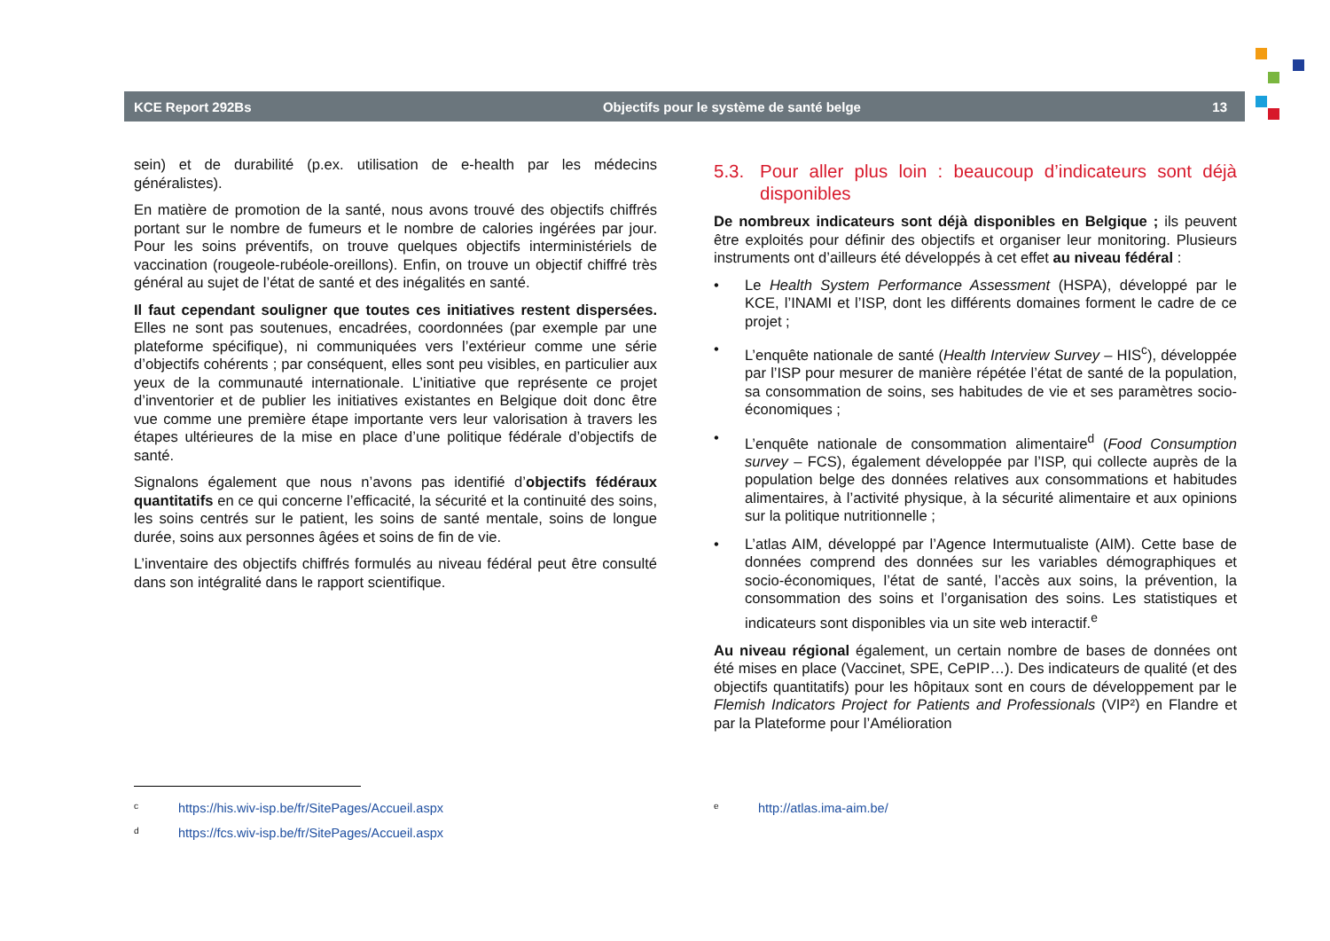KCE Report 292Bs Objectifs pour le système de santé belge 13
sein) et de durabilité (p.ex. utilisation de e-health par les médecins généralistes).
En matière de promotion de la santé, nous avons trouvé des objectifs chiffrés portant sur le nombre de fumeurs et le nombre de calories ingérées par jour. Pour les soins préventifs, on trouve quelques objectifs interministériels de vaccination (rougeole-rubéole-oreillons). Enfin, on trouve un objectif chiffré très général au sujet de l’état de santé et des inégalités en santé.
Il faut cependant souligner que toutes ces initiatives restent dispersées. Elles ne sont pas soutenues, encadrées, coordonnées (par exemple par une plateforme spécifique), ni communiquées vers l’extérieur comme une série d’objectifs cohérents ; par conséquent, elles sont peu visibles, en particulier aux yeux de la communauté internationale. L’initiative que représente ce projet d’inventorier et de publier les initiatives existantes en Belgique doit donc être vue comme une première étape importante vers leur valorisation à travers les étapes ultérieures de la mise en place d’une politique fédérale d’objectifs de santé.
Signalons également que nous n’avons pas identifié d’objectifs fédéraux quantitatifs en ce qui concerne l’efficacité, la sécurité et la continuité des soins, les soins centrés sur le patient, les soins de santé mentale, soins de longue durée, soins aux personnes âgées et soins de fin de vie.
L’inventaire des objectifs chiffrés formulés au niveau fédéral peut être consulté dans son intégralité dans le rapport scientifique.
5.3. Pour aller plus loin : beaucoup d’indicateurs sont déjà disponibles
De nombreux indicateurs sont déjà disponibles en Belgique ; ils peuvent être exploités pour définir des objectifs et organiser leur monitoring. Plusieurs instruments ont d’ailleurs été développés à cet effet au niveau fédéral :
• Le Health System Performance Assessment (HSPA), développé par le KCE, l’INAMI et l’ISP, dont les différents domaines forment le cadre de ce projet ;
• L’enquête nationale de santé (Health Interview Survey – HIS<sup>c</sup>), développée par l’ISP pour mesurer de manière répétée l’état de santé de la population, sa consommation de soins, ses habitudes de vie et ses paramètres socio-économiques ;
• L’enquête nationale de consommation alimentaire<sup>d</sup> (Food Consumption survey – FCS), également développée par l’ISP, qui collecte auprès de la population belge des données relatives aux consommations et habitudes alimentaires, à l’activité physique, à la sécurité alimentaire et aux opinions sur la politique nutritionnelle ;
• L’atlas AIM, développé par l’Agence Intermutualiste (AIM). Cette base de données comprend des données sur les variables démographiques et socio-économiques, l’état de santé, l’accès aux soins, la prévention, la consommation des soins et l’organisation des soins. Les statistiques et indicateurs sont disponibles via un site web interactif.<sup>e</sup>
Au niveau régional également, un certain nombre de bases de données ont été mises en place (Vaccinet, SPE, CePIP…). Des indicateurs de qualité (et des objectifs quantitatifs) pour les hôpitaux sont en cours de développement par le Flemish Indicators Project for Patients and Professionals (VIP²) en Flandre et par la Plateforme pour l’Amélioration
<sup>c</sup> https://his.wiv-isp.be/fr/SitePages/Accueil.aspx
<sup>d</sup> https://fcs.wiv-isp.be/fr/SitePages/Accueil.aspx
<sup>e</sup> http://atlas.ima-aim.be/